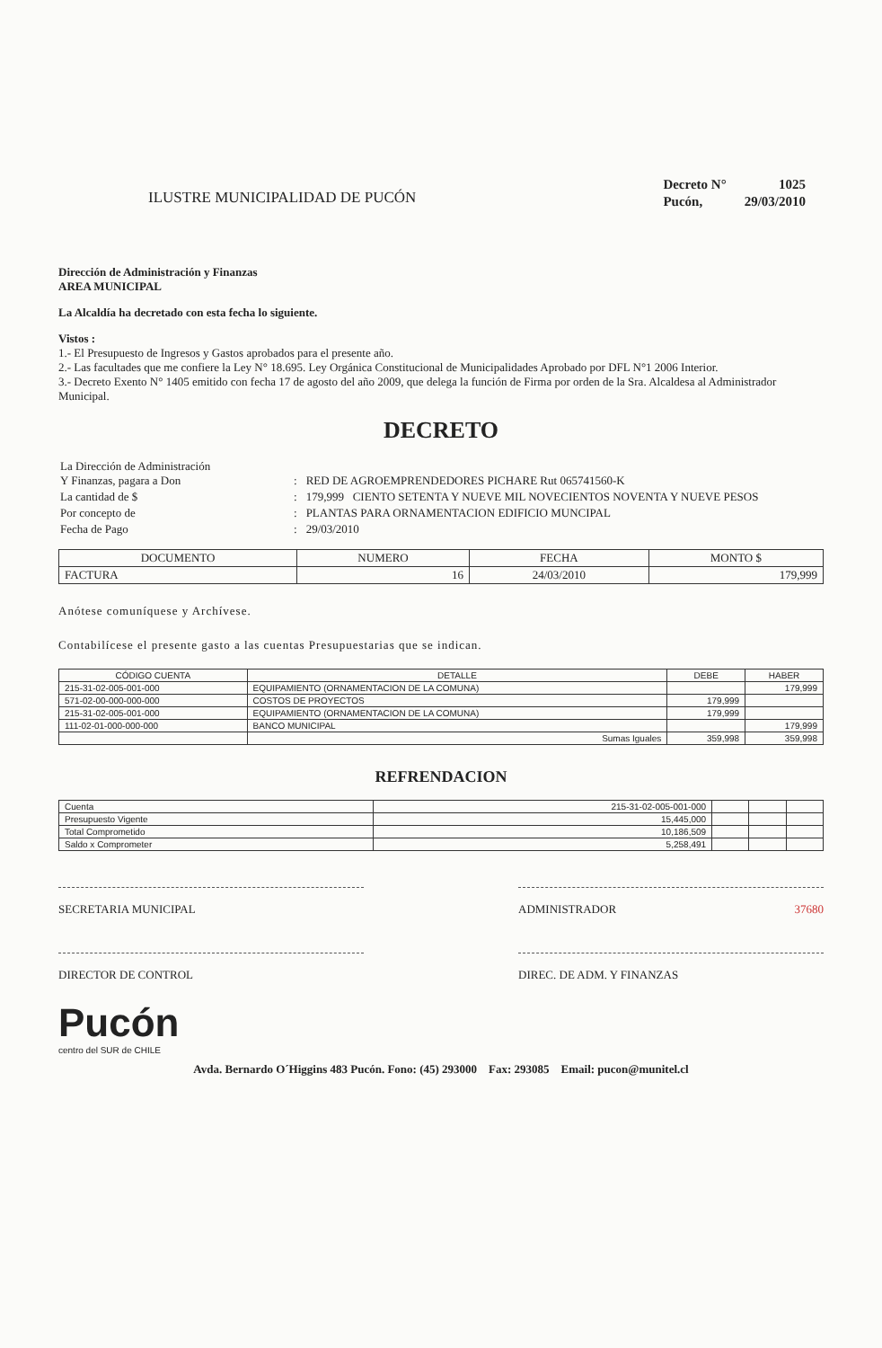ILUSTRE MUNICIPALIDAD DE PUCÓN
| Decreto N° | 1025 |
| Pucón, | 29/03/2010 |
Dirección de Administración y Finanzas
AREA MUNICIPAL
La Alcaldía ha decretado con esta fecha lo siguiente.
Vistos :
1.- El Presupuesto de Ingresos y Gastos aprobados para el presente año.
2.- Las facultades que me confiere la Ley N° 18.695. Ley Orgánica Constitucional de Municipalidades Aprobado por DFL N°1 2006 Interior.
3.- Decreto Exento N° 1405 emitido con fecha 17 de agosto del año 2009, que delega la función de Firma por orden de la Sra. Alcaldesa al Administrador Municipal.
DECRETO
| La Dirección de Administración Y Finanzas, pagara a Don | : | RED DE AGROEMPRENDEDORES PICHARE Rut 065741560-K |
| La cantidad de $ | : | 179,999 CIENTO SETENTA Y NUEVE MIL NOVECIENTOS NOVENTA Y NUEVE PESOS |
| Por concepto de | : | PLANTAS PARA ORNAMENTACION EDIFICIO MUNCIPAL |
| Fecha de Pago | : | 29/03/2010 |
| DOCUMENTO | NUMERO | FECHA | MONTO $ |
| --- | --- | --- | --- |
| FACTURA | 16 | 24/03/2010 | 179,999 |
Anótese comuníquese y Archívese.
Contabilícese el presente gasto a las cuentas Presupuestarias que se indican.
| CÓDIGO CUENTA | DETALLE | DEBE | HABER |
| --- | --- | --- | --- |
| 215-31-02-005-001-000 | EQUIPAMIENTO (ORNAMENTACION DE LA COMUNA) | | 179,999 |
| 571-02-00-000-000-000 | COSTOS DE PROYECTOS | 179,999 | |
| 215-31-02-005-001-000 | EQUIPAMIENTO (ORNAMENTACION DE LA COMUNA) | 179,999 | |
| 111-02-01-000-000-000 | BANCO MUNICIPAL | | 179,999 |
| | Sumas Iguales | 359,998 | 359,998 |
REFRENDACION
| Cuenta | 215-31-02-005-001-000 | | | |
| Presupuesto Vigente | 15,445,000 | | | |
| Total Comprometido | 10,186,509 | | | |
| Saldo x Comprometer | 5,258,491 | | | |
SECRETARIA MUNICIPAL ADMINISTRADOR 37680
DIRECTOR DE CONTROL DIREC. DE ADM. Y FINANZAS
Pucón
centro del SUR de CHILE
Avda. Bernardo O´Higgins 483 Pucón. Fono: (45) 293000 Fax: 293085 Email: pucon@munitel.cl